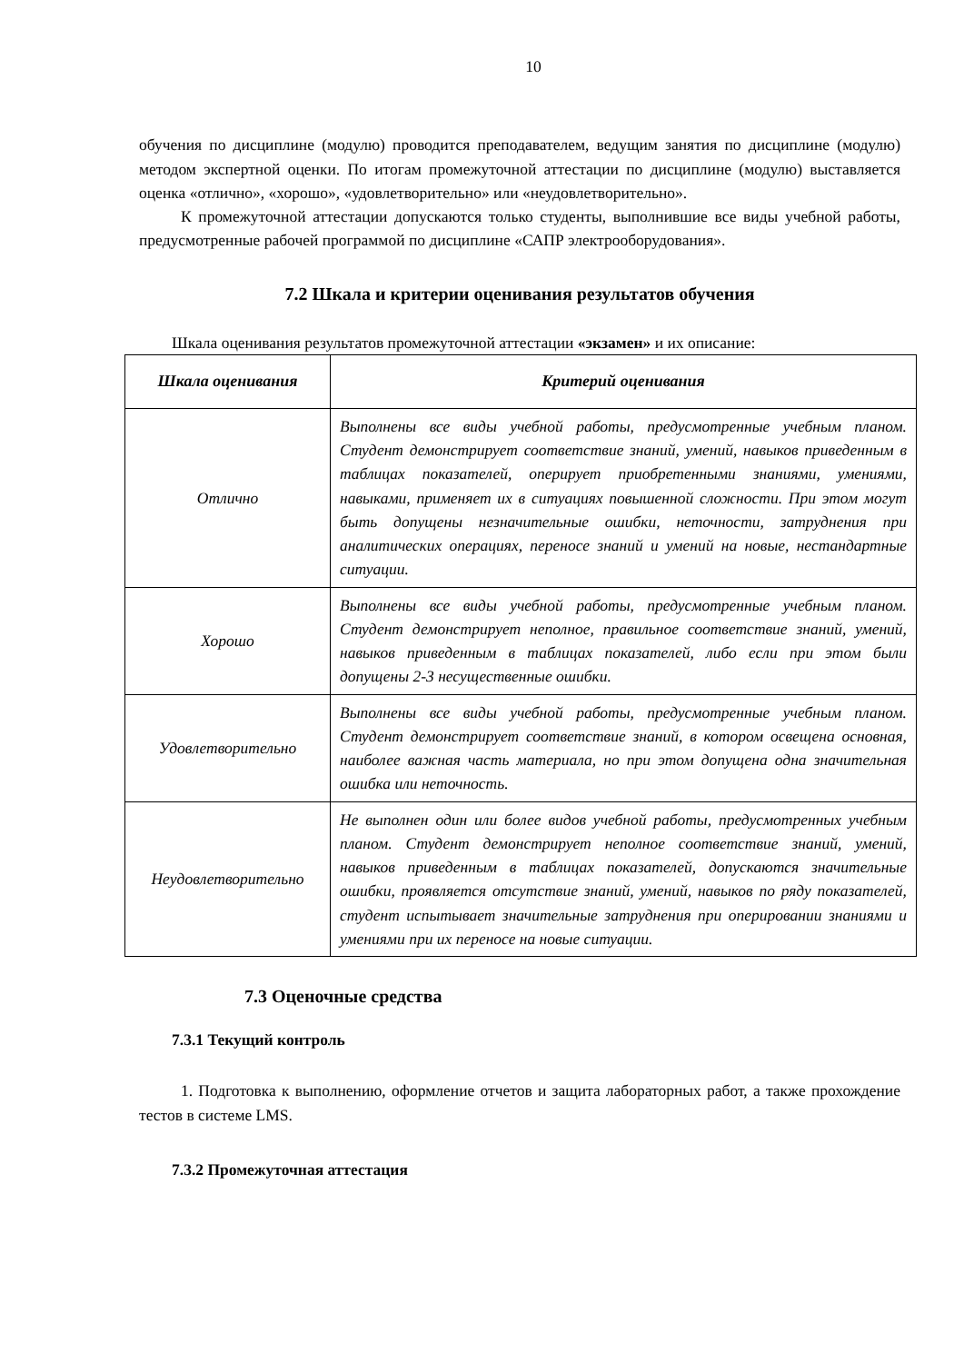10
обучения по дисциплине (модулю) проводится преподавателем, ведущим занятия по дисциплине (модулю) методом экспертной оценки. По итогам промежуточной аттестации по дисциплине (модулю) выставляется оценка «отлично», «хорошо», «удовлетворительно» или «неудовлетворительно».
К промежуточной аттестации допускаются только студенты, выполнившие все виды учебной работы, предусмотренные рабочей программой по дисциплине «САПР электрооборудования».
7.2 Шкала и критерии оценивания результатов обучения
Шкала оценивания результатов промежуточной аттестации «экзамен» и их описание:
| Шкала оценивания | Критерий оценивания |
| --- | --- |
| Отлично | Выполнены все виды учебной работы, предусмотренные учебным планом. Студент демонстрирует соответствие знаний, умений, навыков приведенным в таблицах показателей, оперирует приобретенными знаниями, умениями, навыками, применяет их в ситуациях повышенной сложности. При этом могут быть допущены незначительные ошибки, неточности, затруднения при аналитических операциях, переносе знаний и умений на новые, нестандартные ситуации. |
| Хорошо | Выполнены все виды учебной работы, предусмотренные учебным планом. Студент демонстрирует неполное, правильное соответствие знаний, умений, навыков приведенным в таблицах показателей, либо если при этом были допущены 2-3 несущественные ошибки. |
| Удовлетворительно | Выполнены все виды учебной работы, предусмотренные учебным планом. Студент демонстрирует соответствие знаний, в котором освещена основная, наиболее важная часть материала, но при этом допущена одна значительная ошибка или неточность. |
| Неудовлетворительно | Не выполнен один или более видов учебной работы, предусмотренных учебным планом. Студент демонстрирует неполное соответствие знаний, умений, навыков приведенным в таблицах показателей, допускаются значительные ошибки, проявляется отсутствие знаний, умений, навыков по ряду показателей, студент испытывает значительные затруднения при оперировании знаниями и умениями при их переносе на новые ситуации. |
7.3 Оценочные средства
7.3.1 Текущий контроль
1. Подготовка к выполнению, оформление отчетов и защита лабораторных работ, а также прохождение тестов в системе LMS.
7.3.2 Промежуточная аттестация